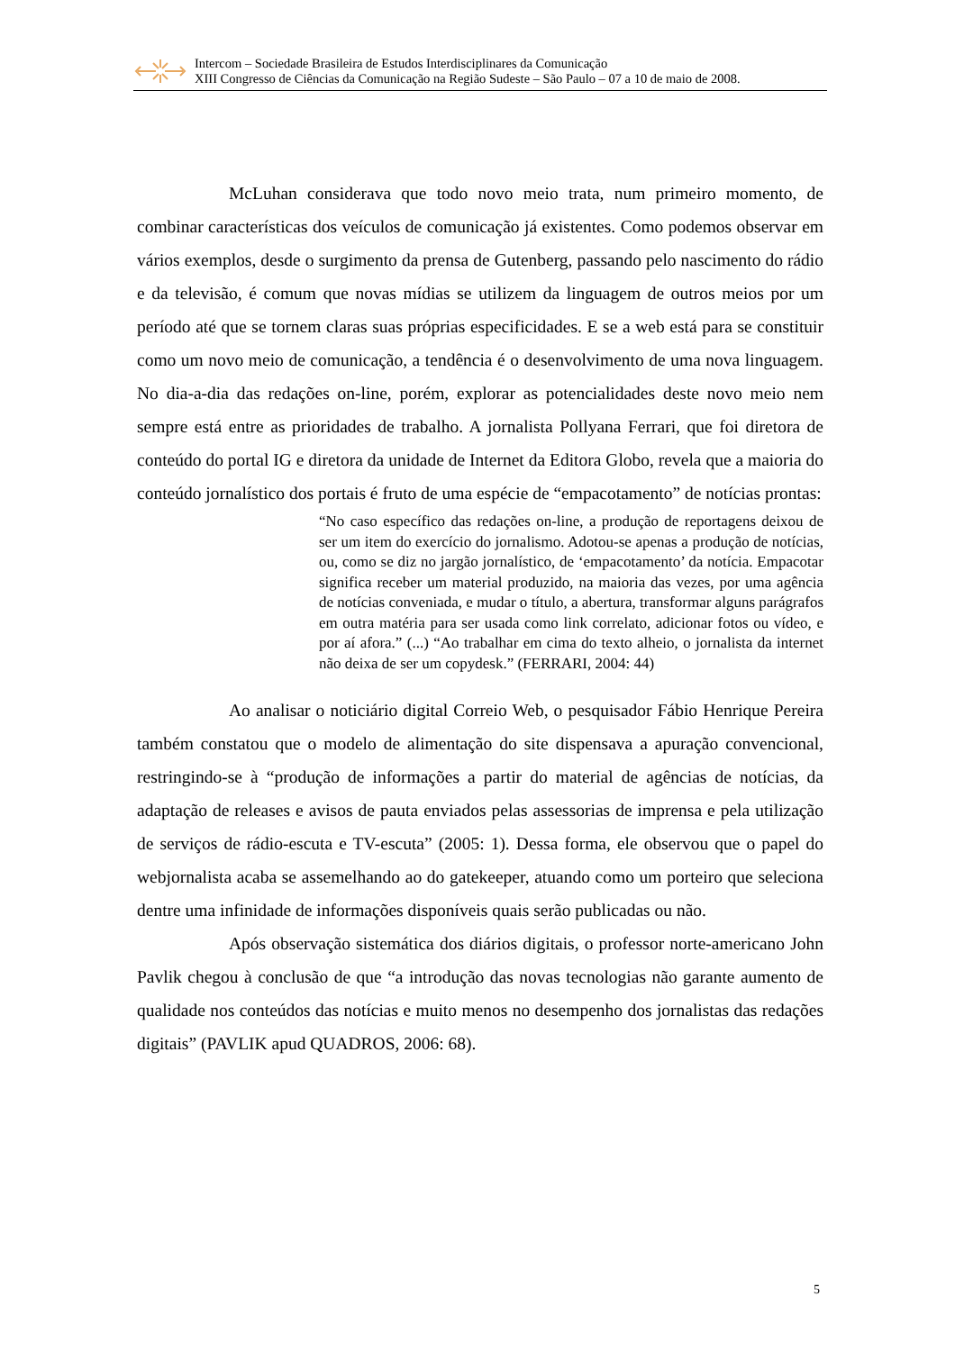Intercom – Sociedade Brasileira de Estudos Interdisciplinares da Comunicação
XIII Congresso de Ciências da Comunicação na Região Sudeste – São Paulo – 07 a 10 de maio de 2008.
McLuhan considerava que todo novo meio trata, num primeiro momento, de combinar características dos veículos de comunicação já existentes. Como podemos observar em vários exemplos, desde o surgimento da prensa de Gutenberg, passando pelo nascimento do rádio e da televisão, é comum que novas mídias se utilizem da linguagem de outros meios por um período até que se tornem claras suas próprias especificidades. E se a web está para se constituir como um novo meio de comunicação, a tendência é o desenvolvimento de uma nova linguagem. No dia-a-dia das redações on-line, porém, explorar as potencialidades deste novo meio nem sempre está entre as prioridades de trabalho. A jornalista Pollyana Ferrari, que foi diretora de conteúdo do portal IG e diretora da unidade de Internet da Editora Globo, revela que a maioria do conteúdo jornalístico dos portais é fruto de uma espécie de “empacotamento” de notícias prontas:
“No caso específico das redações on-line, a produção de reportagens deixou de ser um item do exercício do jornalismo. Adotou-se apenas a produção de notícias, ou, como se diz no jargão jornalístico, de ‘empacotamento’ da notícia. Empacotar significa receber um material produzido, na maioria das vezes, por uma agência de notícias conveniada, e mudar o título, a abertura, transformar alguns parágrafos em outra matéria para ser usada como link correlato, adicionar fotos ou vídeo, e por aí afora.” (...) “Ao trabalhar em cima do texto alheio, o jornalista da internet não deixa de ser um copydesk.” (FERRARI, 2004: 44)
Ao analisar o noticiário digital Correio Web, o pesquisador Fábio Henrique Pereira também constatou que o modelo de alimentação do site dispensava a apuração convencional, restringindo-se à “produção de informações a partir do material de agências de notícias, da adaptação de releases e avisos de pauta enviados pelas assessorias de imprensa e pela utilização de serviços de rádio-escuta e TV-escuta” (2005: 1). Dessa forma, ele observou que o papel do webjornalista acaba se assemelhando ao do gatekeeper, atuando como um porteiro que seleciona dentre uma infinidade de informações disponíveis quais serão publicadas ou não.
Após observação sistemática dos diários digitais, o professor norte-americano John Pavlik chegou à conclusão de que “a introdução das novas tecnologias não garante aumento de qualidade nos conteúdos das notícias e muito menos no desempenho dos jornalistas das redações digitais” (PAVLIK apud QUADROS, 2006: 68).
5